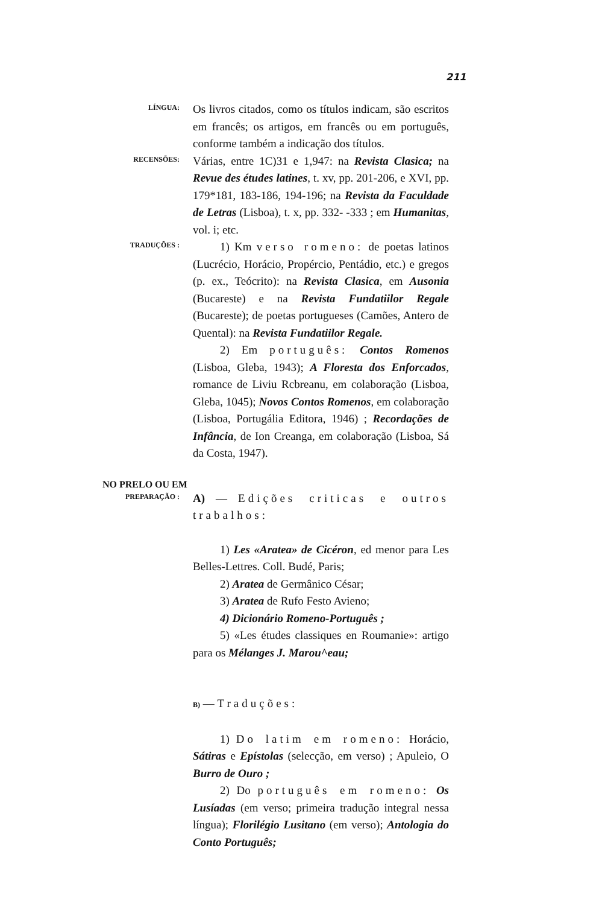211
LÍNGUA:
Os livros citados, como os títulos indicam, são escritos em francês; os artigos, em francês ou em português, conforme também a indicação dos títulos.
RECENSÕES:
Várias, entre 1C)31 e 1,947: na Revista Clasica; na Revue des études latines, t. xv, pp. 201-206, e XVI, pp. 179*181, 183-186, 194-196; na Revista da Faculdade de Letras (Lisboa), t. x, pp. 332- -333 ; em Humanitas, vol. i; etc.
TRADUÇÕES :
1) Km verso romeno: de poetas latinos (Lucrécio, Horácio, Propércio, Pentádio, etc.) e gregos (p. ex., Teócrito): na Revista Clasica, em Ausonia (Bucareste) e na Revista Fundatiilor Regale (Bucareste); de poetas portugueses (Camões, Antero de Quental): na Revista Fundatiilor Regale.
2) Em português: Contos Romenos (Lisboa, Gleba, 1943); A Floresta dos Enforcados, romance de Liviu Rcbreanu, em colaboração (Lisboa, Gleba, 1045); Novos Contos Romenos, em colaboração (Lisboa, Portugália Editora, 1946) ; Recordações de Infância, de Ion Creanga, em colaboração (Lisboa, Sá da Costa, 1947).
NO PRELO OU EM
PREPARAÇÃO :
A) — Edições criticas e outros trabalhos:
1) Les «Aratea» de Cicéron, ed menor para Les Belles-Lettres. Coll. Budé, Paris;
2) Aratea de Germânico César;
3) Aratea de Rufo Festo Avieno;
4) Dicionário Romeno-Português ;
5) «Les études classiques en Roumanie»: artigo para os Mélanges J. Marou^eau;
B) — Traduções:
1) Do latim em romeno: Horácio, Sátiras e Epístolas (selecção, em verso) ; Apuleio, O Burro de Ouro ;
2) Do português em romeno: Os Lusíadas (em verso; primeira tradução integral nessa língua); Florilégio Lusitano (em verso); Antologia do Conto Português;